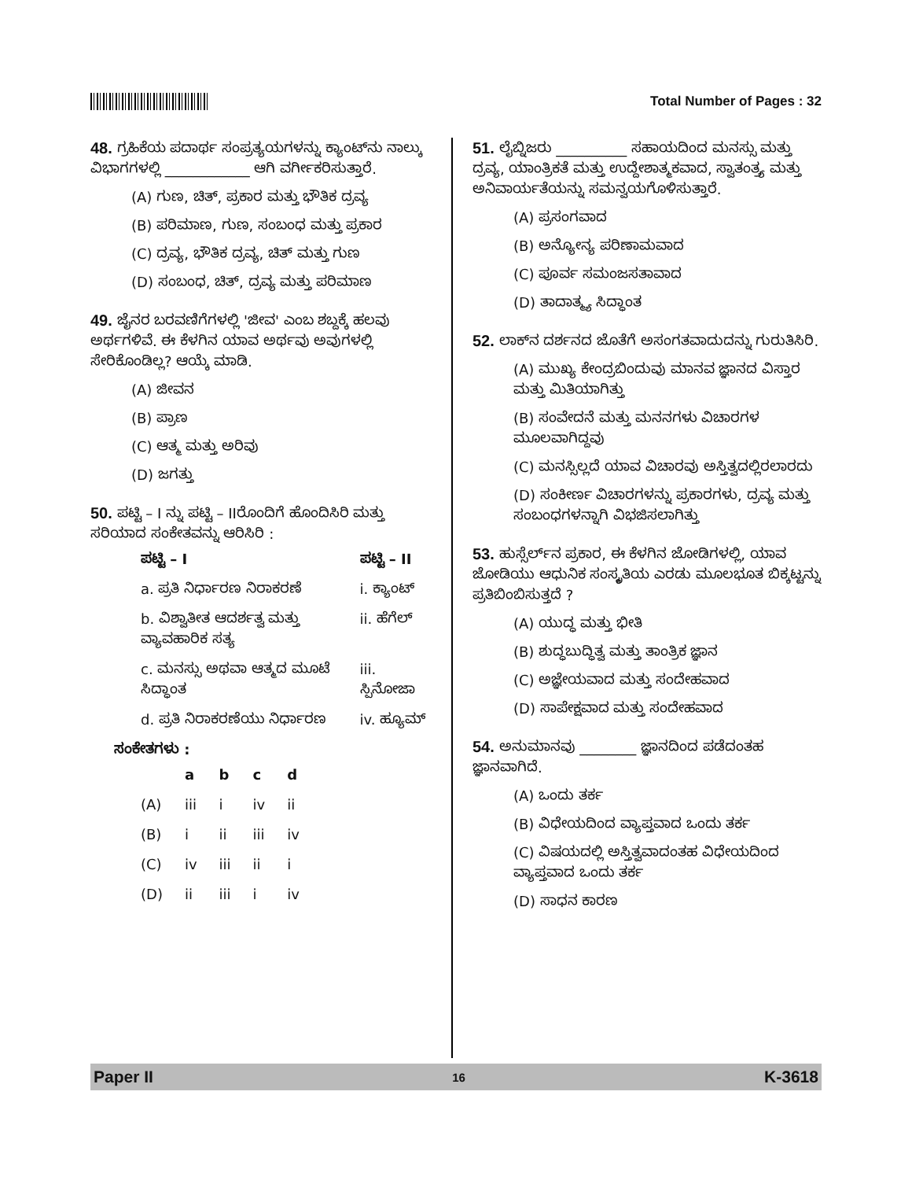Total Number of Pages : 32
48. ಗ್ರಹಿಕೆಯ ಪದಾರ್ಥ ಸಂಪ್ರತ್ಯಯಗಳನ್ನು ಕ್ಯಾಂಟ್‌ನು ನಾಲ್ಕು ವಿಭಾಗಗಳಲ್ಲಿ ____________ ಆಗಿ ವರ್ಗೀಕರಿಸುತ್ತಾರೆ.
(A) ಗುಣ, ಚಿತ್, ಪ್ರಕಾರ ಮತ್ತು ಭೌತಿಕ ದ್ರವ್ಯ
(B) ಪರಿಮಾಣ, ಗುಣ, ಸಂಬಂಧ ಮತ್ತು ಪ್ರಕಾರ
(C) ದ್ರವ್ಯ, ಭೌತಿಕ ದ್ರವ್ಯ, ಚಿತ್ ಮತ್ತು ಗುಣ
(D) ಸಂಬಂಧ, ಚಿತ್, ದ್ರವ್ಯ ಮತ್ತು ಪರಿಮಾಣ
49. ಜೈನರ ಬರವಣಿಗೆಗಳಲ್ಲಿ 'ಜೀವ' ಎಂಬ ಶಬ್ದಕ್ಕೆ ಹಲವು ಅರ್ಥಗಳಿವೆ. ಈ ಕೆಳಗಿನ ಯಾವ ಅರ್ಥವು ಅವುಗಳಲ್ಲಿ ಸೇರಿಕೊಂಡಿಲ್ಲ? ಆಯ್ಕೆ ಮಾಡಿ.
(A) ಜೀವನ
(B) ಪ್ರಾಣ
(C) ಆತ್ಮ ಮತ್ತು ಅರಿವು
(D) ಜಗತ್ತು
50. ಪಟ್ಟಿ – I ನ್ನು ಪಟ್ಟಿ – IIರೊಂದಿಗೆ ಹೊಂದಿಸಿರಿ ಮತ್ತು ಸರಿಯಾದ ಸಂಕೇತವನ್ನು ಆರಿಸಿರಿ :
| ಪಟ್ಟಿ – I | ಪಟ್ಟಿ – II |
| --- | --- |
| a. ಪ್ರತಿ ನಿರ್ಧಾರಣ ನಿರಾಕರಣೆ | i. ಕ್ಯಾಂಟ್ |
| b. ವಿಶ್ವಾತೀತ ಆದರ್ಶತ್ವ ಮತ್ತು ವ್ಯಾವಹಾರಿಕ ಸತ್ಯ | ii. ಹೆಗೆಲ್ |
| c. ಮನಸ್ಸು ಅಥವಾ ಆತ್ಮದ ಮೂಟೆ ಸಿದ್ಧಾಂತ | iii. ಸ್ಪಿನೋಜಾ |
| d. ಪ್ರತಿ ನಿರಾಕರಣೆಯು ನಿರ್ಧಾರಣ | iv. ಹ್ಯೂಮ್ |
ಸಂಕೇತಗಳು :
| | a | b | c | d |
| --- | --- | --- | --- | --- |
| (A) | iii | i | iv | ii |
| (B) | i | ii | iii | iv |
| (C) | iv | iii | ii | i |
| (D) | ii | iii | i | iv |
51. ಲೈಬ್ನಿಜರು __________ ಸಹಾಯದಿಂದ ಮನಸ್ಸು ಮತ್ತು ದ್ರವ್ಯ, ಯಾಂತ್ರಿಕತೆ ಮತ್ತು ಉದ್ದೇಶಾತ್ಮಕವಾದ, ಸ್ವಾತಂತ್ರ್ಯ ಮತ್ತು ಅನಿವಾರ್ಯತೆಯನ್ನು ಸಮನ್ವಯಗೊಳಿಸುತ್ತಾರೆ.
(A) ಪ್ರಸಂಗವಾದ
(B) ಅನ್ಯೋನ್ಯ ಪರಿಣಾಮವಾದ
(C) ಪೂರ್ವ ಸಮಂಜಸತಾವಾದ
(D) ತಾದಾತ್ಮ್ಯ ಸಿದ್ಧಾಂತ
52. ಲಾಕ್‌ನ ದರ್ಶನದ ಜೊತೆಗೆ ಅಸಂಗತವಾದುದನ್ನು ಗುರುತಿಸಿರಿ.
(A) ಮುಖ್ಯ ಕೇಂದ್ರಬಿಂದುವು ಮಾನವ ಜ್ಞಾನದ ವಿಸ್ತಾರ ಮತ್ತು ಮಿತಿಯಾಗಿತ್ತು
(B) ಸಂವೇದನೆ ಮತ್ತು ಮನನಗಳು ವಿಚಾರಗಳ ಮೂಲವಾಗಿದ್ದವು
(C) ಮನಸ್ಸಿಲ್ಲದೆ ಯಾವ ವಿಚಾರವು ಅಸ್ತಿತ್ವದಲ್ಲಿರಲಾರದು
(D) ಸಂಕೀರ್ಣ ವಿಚಾರಗಳನ್ನು ಪ್ರಕಾರಗಳು, ದ್ರವ್ಯ ಮತ್ತು ಸಂಬಂಧಗಳನ್ನಾಗಿ ವಿಭಜಿಸಲಾಗಿತ್ತು
53. ಹುಸ್ಸೆರ್ಲ್‌ನ ಪ್ರಕಾರ, ಈ ಕೆಳಗಿನ ಜೋಡಿಗಳಲ್ಲಿ, ಯಾವ ಜೋಡಿಯು ಆಧುನಿಕ ಸಂಸ್ಕೃತಿಯ ಎರಡು ಮೂಲಭೂತ ಬಿಕ್ಕಟ್ಟನ್ನು ಪ್ರತಿಬಿಂಬಿಸುತ್ತದೆ ?
(A) ಯುದ್ಧ ಮತ್ತು ಭೀತಿ
(B) ಶುದ್ಧಬುದ್ಧಿತ್ವ ಮತ್ತು ತಾಂತ್ರಿಕ ಜ್ಞಾನ
(C) ಅಜ್ಞೇಯವಾದ ಮತ್ತು ಸಂದೇಹವಾದ
(D) ಸಾಪೇಕ್ಷವಾದ ಮತ್ತು ಸಂದೇಹವಾದ
54. ಅನುಮಾನವು ________ ಜ್ಞಾನದಿಂದ ಪಡೆದಂತಹ ಜ್ಞಾನವಾಗಿದೆ.
(A) ಒಂದು ತರ್ಕ
(B) ವಿಧೇಯದಿಂದ ವ್ಯಾಪ್ತವಾದ ಒಂದು ತರ್ಕ
(C) ವಿಷಯದಲ್ಲಿ ಅಸ್ತಿತ್ವವಾದಂತಹ ವಿಧೇಯದಿಂದ ವ್ಯಾಪ್ತವಾದ ಒಂದು ತರ್ಕ
(D) ಸಾಧನ ಕಾರಣ
Paper II 16 K-3618